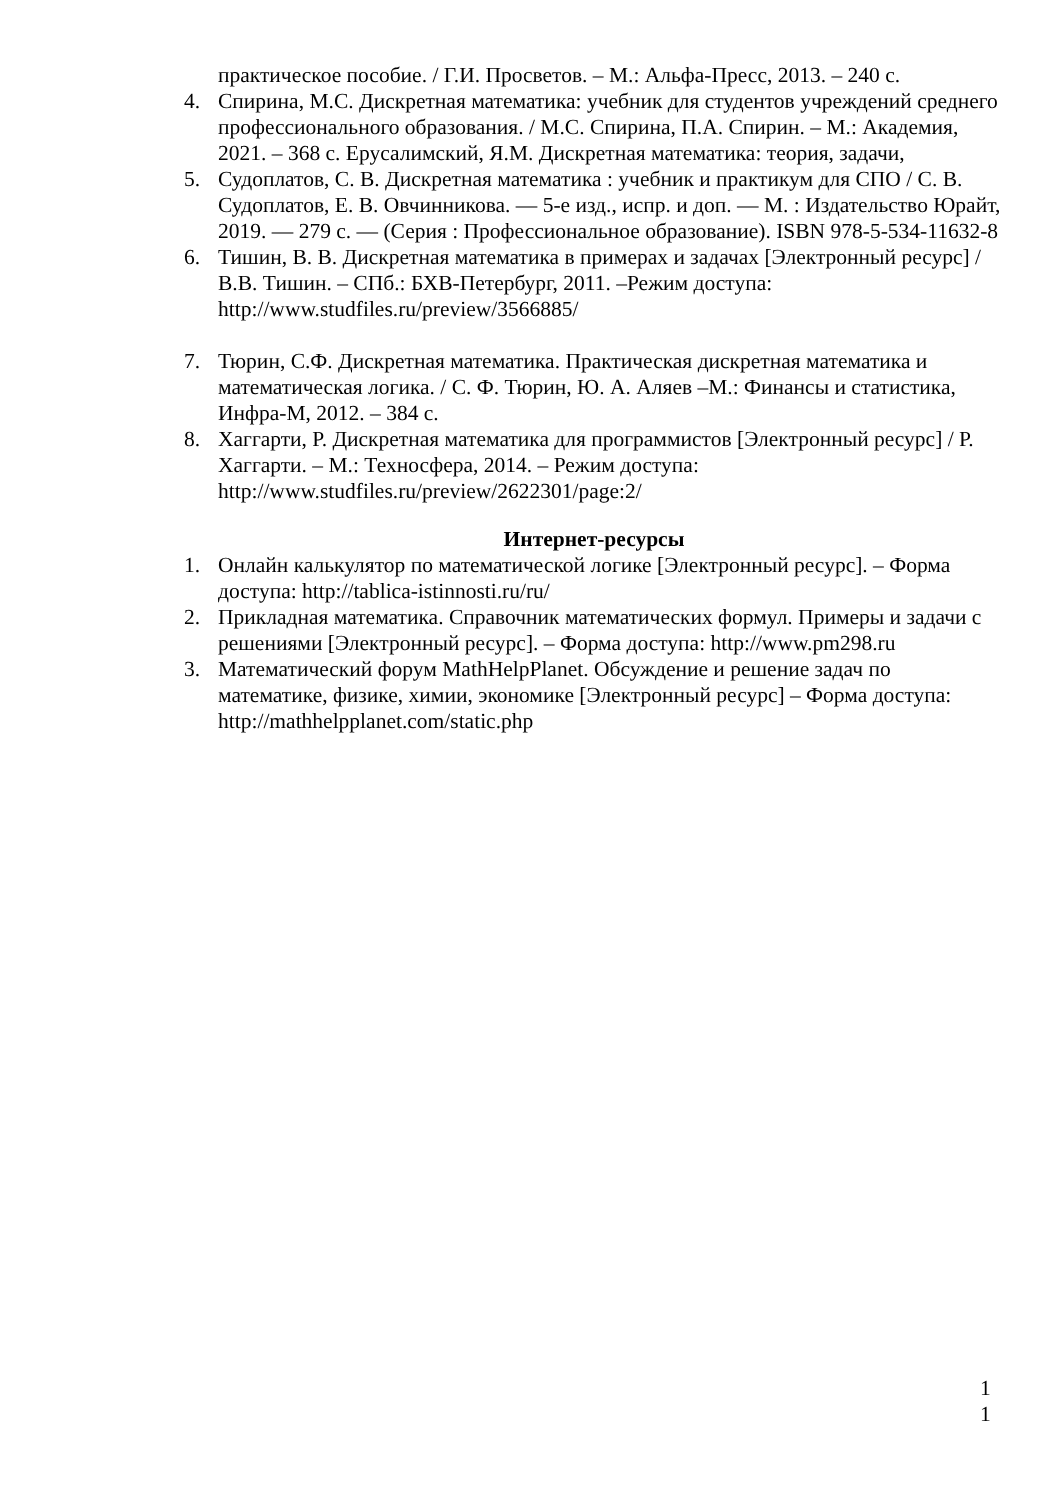практическое пособие. / Г.И. Просветов. – М.: Альфа-Пресс, 2013. – 240 с.
4. Спирина, М.С. Дискретная математика: учебник для студентов учреждений среднего профессионального образования. / М.С. Спирина, П.А. Спирин. – М.: Академия, 2021. – 368 с. Ерусалимский, Я.М. Дискретная математика: теория, задачи,
5. Судоплатов, С. В. Дискретная математика : учебник и практикум для СПО / С. В. Судоплатов, Е. В. Овчинникова. — 5-е изд., испр. и доп. — М. : Издательство Юрайт, 2019. — 279 с. — (Серия : Профессиональное образование). ISBN 978-5-534-11632-8
6. Тишин, В. В. Дискретная математика в примерах и задачах [Электронный ресурс] / В.В. Тишин. – СПб.: БХВ-Петербург, 2011. –Режим доступа: http://www.studfiles.ru/preview/3566885/
7. Тюрин, С.Ф. Дискретная математика. Практическая дискретная математика и математическая логика. / С. Ф. Тюрин, Ю. А. Аляев –М.: Финансы и статистика, Инфра-М, 2012. – 384 с.
8. Хаггарти, Р. Дискретная математика для программистов [Электронный ресурс] / Р. Хаггарти. – М.: Техносфера, 2014. – Режим доступа: http://www.studfiles.ru/preview/2622301/page:2/
Интернет-ресурсы
1. Онлайн калькулятор по математической логике [Электронный ресурс]. – Форма доступа: http://tablica-istinnosti.ru/ru/
2. Прикладная математика. Справочник математических формул. Примеры и задачи с решениями [Электронный ресурс]. – Форма доступа: http://www.pm298.ru
3. Математический форум MathHelpPlanet. Обсуждение и решение задач по математике, физике, химии, экономике [Электронный ресурс] – Форма доступа: http://mathhelpplanet.com/static.php
1
1